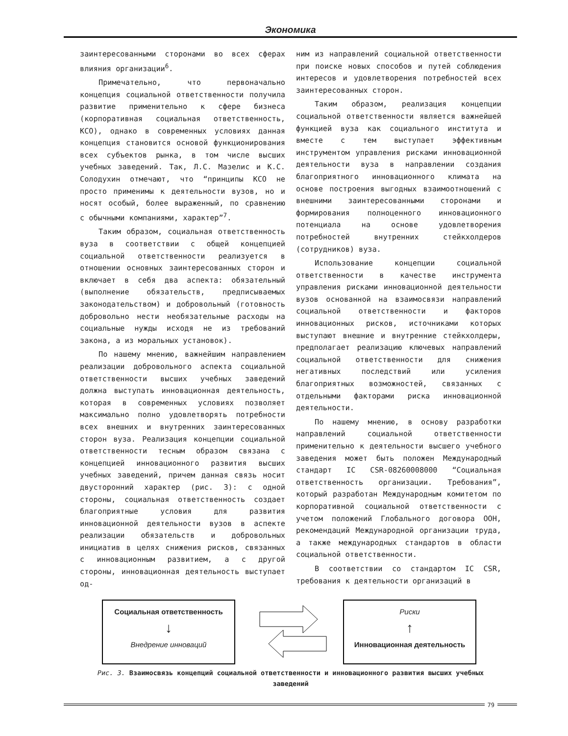Экономика
заинтересованными сторонами во всех сферах влияния организации<sup>6</sup>.
Примечательно, что первоначально концепция социальной ответственности получила развитие применительно к сфере бизнеса (корпоративная социальная ответственность, КСО), однако в современных условиях данная концепция становится основой функционирования всех субъектов рынка, в том числе высших учебных заведений. Так, Л.С. Мазелис и К.С. Солодухин отмечают, что “принципы КСО не просто применимы к деятельности вузов, но и носят особый, более выраженный, по сравнению с обычными компаниями, характер”<sup>7</sup>.
Таким образом, социальная ответственность вуза в соответствии с общей концепцией социальной ответственности реализуется в отношении основных заинтересованных сторон и включает в себя два аспекта: обязательный (выполнение обязательств, предписываемых законодательством) и добровольный (готовность добровольно нести необязательные расходы на социальные нужды исходя не из требований закона, а из моральных установок).
По нашему мнению, важнейшим направлением реализации добровольного аспекта социальной ответственности высших учебных заведений должна выступать инновационная деятельность, которая в современных условиях позволяет максимально полно удовлетворять потребности всех внешних и внутренних заинтересованных сторон вуза. Реализация концепции социальной ответственности тесным образом связана с концепцией инновационного развития высших учебных заведений, причем данная связь носит двусторонний характер (рис. 3): с одной стороны, социальная ответственность создает благоприятные условия для развития инновационной деятельности вузов в аспекте реализации обязательств и добровольных инициатив в целях снижения рисков, связанных с инновационным развитием, а с другой стороны, инновационная деятельность выступает од-
ним из направлений социальной ответственности при поиске новых способов и путей соблюдения интересов и удовлетворения потребностей всех заинтересованных сторон.
Таким образом, реализация концепции социальной ответственности является важнейшей функцией вуза как социального института и вместе с тем выступает эффективным инструментом управления рисками инновационной деятельности вуза в направлении создания благоприятного инновационного климата на основе построения выгодных взаимоотношений с внешними заинтересованными сторонами и формирования полноценного инновационного потенциала на основе удовлетворения потребностей внутренних стейкхолдеров (сотрудников) вуза.
Использование концепции социальной ответственности в качестве инструмента управления рисками инновационной деятельности вузов основанной на взаимосвязи направлений социальной ответственности и факторов инновационных рисков, источниками которых выступают внешние и внутренние стейкхолдеры, предполагает реализацию ключевых направлений социальной ответственности для снижения негативных последствий или усиления благоприятных возможностей, связанных с отдельными факторами риска инновационной деятельности.
По нашему мнению, в основу разработки направлений социальной ответственности применительно к деятельности высшего учебного заведения может быть положен Международный стандарт IC CSR-08260008000 “Социальная ответственность организации. Требования”, который разработан Международным комитетом по корпоративной социальной ответственности с учетом положений Глобального договора ООН, рекомендаций Международной организации труда, а также международных стандартов в области социальной ответственности.
В соответствии со стандартом IC CSR, требования к деятельности организаций в
Социальная ответственность
↓
Внедрение инноваций
Риски
↑
Инновационная деятельность
Рис. 3. Взаимосвязь концепций социальной ответственности и инновационного развития высших учебных заведений
79